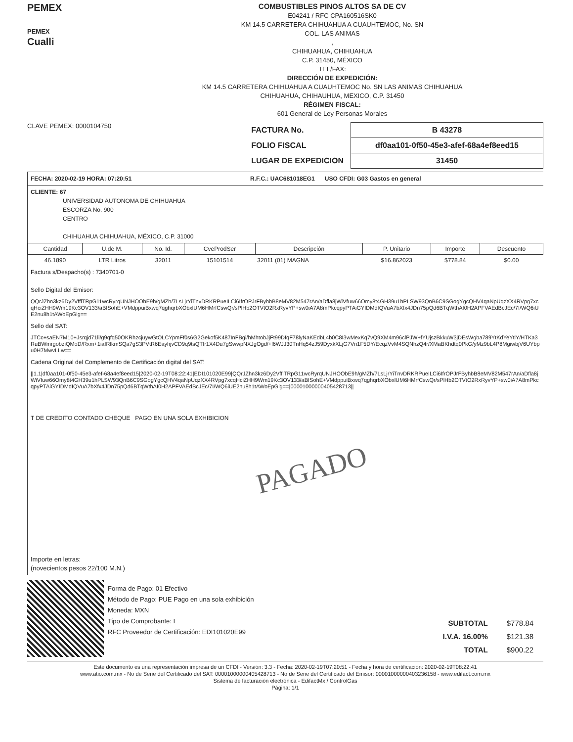PEMEX
PEMEX
Cualli
COMBUSTIBLES PINOS ALTOS SA DE CV
E04241 / RFC CPA160516SK0
KM 14.5 CARRETERA CHIHUAHUA A CUAUHTEMOC, No. SN
COL. LAS ANIMAS
,
CHIHUAHUA, CHIHUAHUA
C.P. 31450, MÉXICO
TEL/FAX:
DIRECCIÓN DE EXPEDICIÓN:
KM 14.5 CARRETERA CHIHUAHUA A CUAUHTEMOC No. SN LAS ANIMAS CHIHUAHUA
CHIHUAHUA, CHIHAUHUA, MEXICO, C.P. 31450
RÉGIMEN FISCAL:
601 General de Ley Personas Morales
CLAVE PEMEX: 0000104750
| FACTURA No. | B 43278 |
| FOLIO FISCAL | df0aa101-0f50-45e3-afef-68a4ef8eed15 |
| LUGAR DE EXPEDICION | 31450 |
FECHA: 2020-02-19 HORA: 07:20:51 R.F.C.: UAC681018EG1 USO CFDI: G03 Gastos en general
CLIENTE: 67
UNIVERSIDAD AUTONOMA DE CHIHUAHUA
ESCORZA No. 900
CENTRO
CHIHUAHUA CHIHUAHUA, MÉXICO, C.P. 31000
| Cantidad | U.de M. | No. Id. | CveProdSer | Descripción | P. Unitario | Importe | Descuento |
| --- | --- | --- | --- | --- | --- | --- | --- |
| 46.1890 | LTR Litros | 32011 | 15101514 | 32011 (01) MAGNA | $16.862023 | $778.84 | $0.00 |
Factura s/Despacho(s) : 7340701-0
Sello Digital del Emisor:
QQrJZhn3kz6Dy2VfflTRpG11wcRyrqUNJHOObE9h/gMZh/7LsLjrYiTnvDRKRPueILCi6IfrOPJrFByhbB8eMV82M547rAn/aDfla8jWiVfuw66Omy8t4GH39u1hPLSW93QnB6C9SGogYgcQHV4qaNpUqzXX4RVpg7xcqHciZHH9Wm19Kc3OV133/aBISohE+VMdppuiBxwq7qghqrbXObxlUM6HMrfCswQr/sPlHb2OTVtO2RxRyvYP+sw0iA7A8mPkcqpyPTAiGYIDMdIQVuA7bXfx4JDn75pQd6BTqWthAI0H2APFVAEdBcJEc/7I/WQ6iUE2nu8h1tAWoEpGig==
Sello del SAT:
JTCc+saEN7M10+Jsrqjd71li/g9qfq50OKRhzcjuywGtOLCYpmFf0s6G2Gekof5K487InFBgi/hMhtobJjFt99DfqF78lyNaKEdbL4b0C8I3wMexKq7vQ9XM4m96clPJW+fYUjszBkkuW3jDEsWgba789YtKdYeYtlY/HTKa3RuBWmrgobziQMoD/Rxm+1iafRlkmSQa7gS3PVtR6EayhjvCD9q9tsQTIr1X4Du7gSwwpNXJgOgd/+l6WJJ30TnHq54zJ59DyxkXLjG7Vn1F5DY/EcqzVvM4SQNhzQ4r/XMaBKhdtq0PkG/yMz9bL4P8MgiwbjV6UYbpu0H7MwvLLw==
Cadena Original del Complemento de Certificación digital del SAT:
||1.1|df0aa101-0f50-45e3-afef-68a4ef8eed15|2020-02-19T08:22:41|EDI101020E99|QQrJZhn3kz6Dy2VfflTRpG11wcRyrqUNJHOObE9h/gMZh/7LsLjrYiTnvDRKRPueILCi6IfrOPJrFByhbB8eMV82M547rAn/aDfla8jWiVfuw66Omy8t4GH39u1hPLSW93QnB6C9SGogYgcQHV4qaNpUqzXX4RVpg7xcqHciZHH9Wm19Kc3OV133/aBISohE+VMdppuiBxwq7qghqrbXObxlUM6HMrfCswQr/sPlHb2OTVtO2RxRyvYP+sw0iA7A8mPkcqpyPTAiGYIDMdIQVuA7bXfx4JDn75pQd6BTqWthAI0H2APFVAEdBcJEc/7I/WQ6iUE2nu8h1tAWoEpGig==|00001000000405428713||
T DE CREDITO CONTADO CHEQUE PAGO EN UNA SOLA EXHIBICION
PAGADO
Importe en letras:
(novecientos pesos 22/100 M.N.)
Forma de Pago: 01 Efectivo
Método de Pago: PUE Pago en una sola exhibición
Moneda: MXN
Tipo de Comprobante: I
RFC Proveedor de Certificación: EDI101020E99
| SUBTOTAL | $778.84 |
| I.V.A. 16.00% | $121.38 |
| TOTAL | $900.22 |
Este documento es una representación impresa de un CFDI - Versión: 3.3 - Fecha: 2020-02-19T07:20:51 - Fecha y hora de certificación: 2020-02-19T08:22:41
www.atio.com.mx - No de Serie del Certificado del SAT: 00001000000405428713 - No de Serie del Certificado del Emisor: 00001000000403236158 - www.edifact.com.mx
Sistema de facturación electrónica - EdifactMx / ControlGas
Página: 1/1